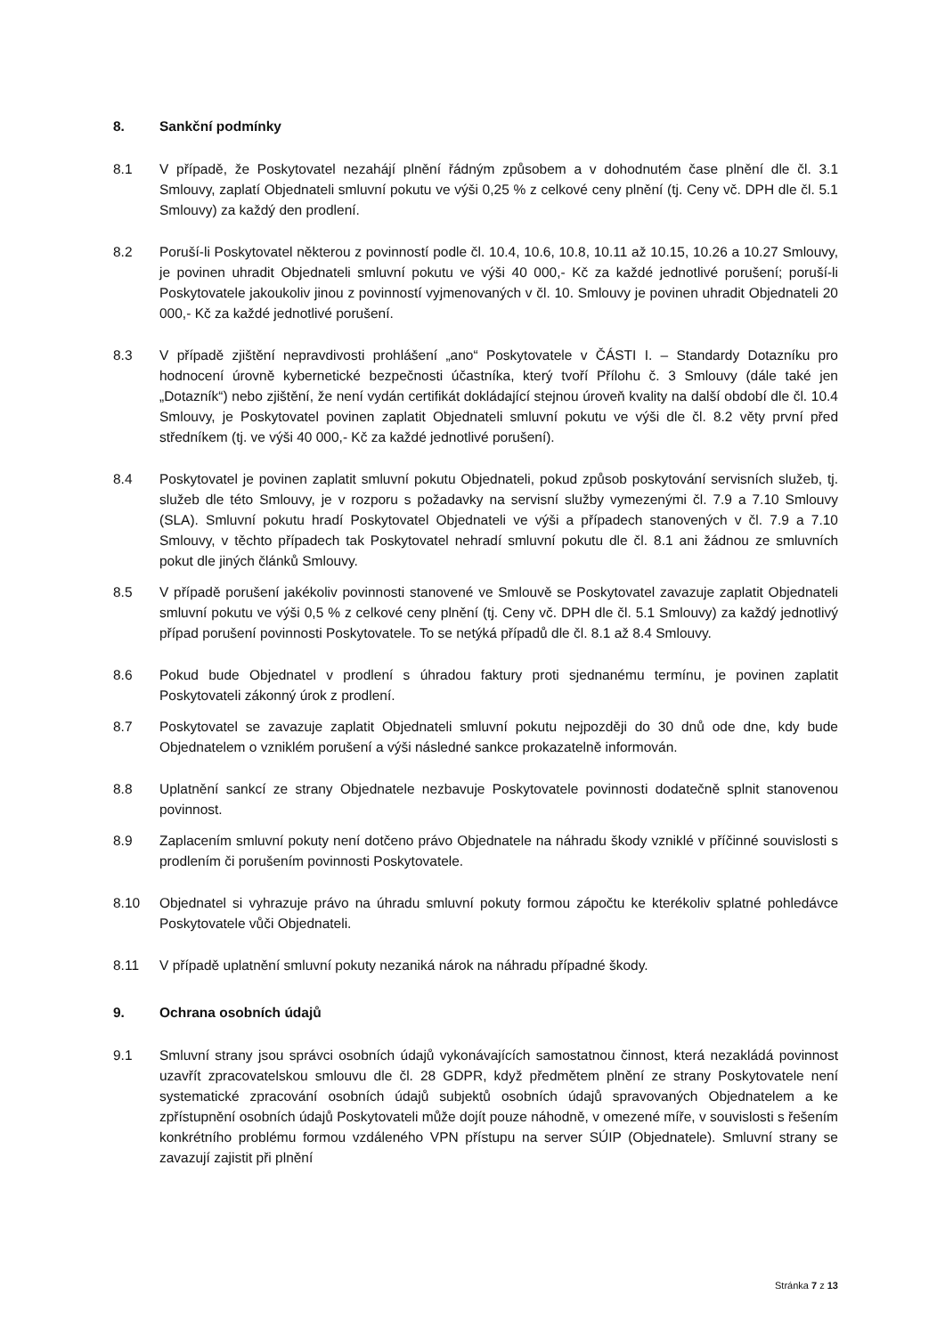8. Sankční podmínky
8.1 V případě, že Poskytovatel nezahájí plnění řádným způsobem a v dohodnutém čase plnění dle čl. 3.1 Smlouvy, zaplatí Objednateli smluvní pokutu ve výši 0,25 % z celkové ceny plnění (tj. Ceny vč. DPH dle čl. 5.1 Smlouvy) za každý den prodlení.
8.2 Poruší-li Poskytovatel některou z povinností podle čl. 10.4, 10.6, 10.8, 10.11 až 10.15, 10.26 a 10.27 Smlouvy, je povinen uhradit Objednateli smluvní pokutu ve výši 40 000,- Kč za každé jednotlivé porušení; poruší-li Poskytovatele jakoukoliv jinou z povinností vyjmenovaných v čl. 10. Smlouvy je povinen uhradit Objednateli 20 000,- Kč za každé jednotlivé porušení.
8.3 V případě zjištění nepravdivosti prohlášení „ano“ Poskytovatele v ČÁSTI I. – Standardy Dotazníku pro hodnocení úrovně kybernetické bezpečnosti účastníka, který tvoří Přílohu č. 3 Smlouvy (dále také jen „Dotazník“) nebo zjištění, že není vydán certifikát dokládající stejnou úroveň kvality na další období dle čl. 10.4 Smlouvy, je Poskytovatel povinen zaplatit Objednateli smluvní pokutu ve výši dle čl. 8.2 věty první před středníkem (tj. ve výši 40 000,- Kč za každé jednotlivé porušení).
8.4 Poskytovatel je povinen zaplatit smluvní pokutu Objednateli, pokud způsob poskytování servisních služeb, tj. služeb dle této Smlouvy, je v rozporu s požadavky na servisní služby vymezenými čl. 7.9 a 7.10 Smlouvy (SLA). Smluvní pokutu hradí Poskytovatel Objednateli ve výši a případech stanovených v čl. 7.9 a 7.10 Smlouvy, v těchto případech tak Poskytovatel nehradí smluvní pokutu dle čl. 8.1 ani žádnou ze smluvních pokut dle jiných článků Smlouvy.
8.5 V případě porušení jakékoliv povinnosti stanovené ve Smlouvě se Poskytovatel zavazuje zaplatit Objednateli smluvní pokutu ve výši 0,5 % z celkové ceny plnění (tj. Ceny vč. DPH dle čl. 5.1 Smlouvy) za každý jednotlivý případ porušení povinnosti Poskytovatele. To se netýká případů dle čl. 8.1 až 8.4 Smlouvy.
8.6 Pokud bude Objednatel v prodlení s úhradou faktury proti sjednanému termínu, je povinen zaplatit Poskytovateli zákonný úrok z prodlení.
8.7 Poskytovatel se zavazuje zaplatit Objednateli smluvní pokutu nejpozději do 30 dnů ode dne, kdy bude Objednatelem o vzniklém porušení a výši následné sankce prokazatelně informován.
8.8 Uplatnění sankcí ze strany Objednatele nezbavuje Poskytovatele povinnosti dodatečně splnit stanovenou povinnost.
8.9 Zaplacením smluvní pokuty není dotčeno právo Objednatele na náhradu škody vzniklé v příčinné souvislosti s prodlením či porušením povinnosti Poskytovatele.
8.10 Objednatel si vyhrazuje právo na úhradu smluvní pokuty formou zápočtu ke kterékoliv splatné pohledávce Poskytovatele vůči Objednateli.
8.11 V případě uplatnění smluvní pokuty nezaniká nárok na náhradu případné škody.
9. Ochrana osobních údajů
9.1 Smluvní strany jsou správci osobních údajů vykonávajících samostatnou činnost, která nezakládá povinnost uzavřít zpracovatelskou smlouvu dle čl. 28 GDPR, když předmětem plnění ze strany Poskytovatele není systematické zpracování osobních údajů subjektů osobních údajů spravovaných Objednatelem a ke zpřístupnění osobních údajů Poskytovateli může dojít pouze náhodně, v omezené míře, v souvislosti s řešením konkrétního problému formou vzdáleného VPN přístupu na server SÚIP (Objednatele). Smluvní strany se zavazují zajistit při plnění
Stránka 7 z 13